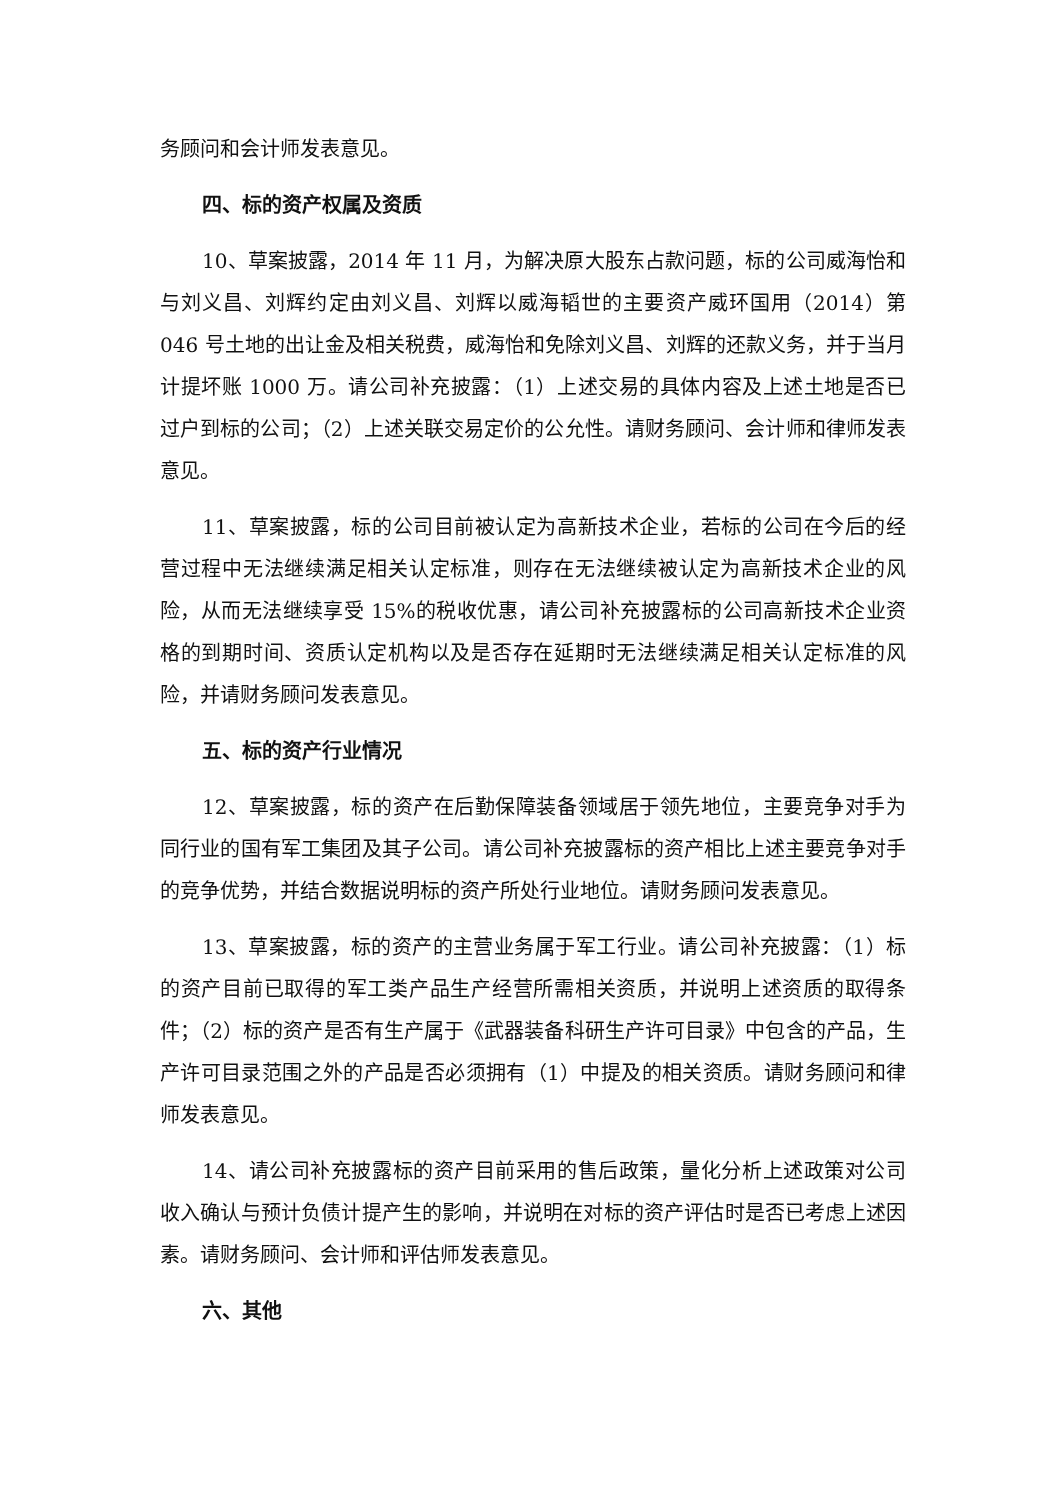务顾问和会计师发表意见。
四、标的资产权属及资质
10、草案披露，2014 年 11 月，为解决原大股东占款问题，标的公司威海怡和与刘义昌、刘辉约定由刘义昌、刘辉以威海韬世的主要资产威环国用（2014）第 046 号土地的出让金及相关税费，威海怡和免除刘义昌、刘辉的还款义务，并于当月计提坏账 1000 万。请公司补充披露：（1）上述交易的具体内容及上述土地是否已过户到标的公司；（2）上述关联交易定价的公允性。请财务顾问、会计师和律师发表意见。
11、草案披露，标的公司目前被认定为高新技术企业，若标的公司在今后的经营过程中无法继续满足相关认定标准，则存在无法继续被认定为高新技术企业的风险，从而无法继续享受 15%的税收优惠，请公司补充披露标的公司高新技术企业资格的到期时间、资质认定机构以及是否存在延期时无法继续满足相关认定标准的风险，并请财务顾问发表意见。
五、标的资产行业情况
12、草案披露，标的资产在后勤保障装备领域居于领先地位，主要竞争对手为同行业的国有军工集团及其子公司。请公司补充披露标的资产相比上述主要竞争对手的竞争优势，并结合数据说明标的资产所处行业地位。请财务顾问发表意见。
13、草案披露，标的资产的主营业务属于军工行业。请公司补充披露：（1）标的资产目前已取得的军工类产品生产经营所需相关资质，并说明上述资质的取得条件；（2）标的资产是否有生产属于《武器装备科研生产许可目录》中包含的产品，生产许可目录范围之外的产品是否必须拥有（1）中提及的相关资质。请财务顾问和律师发表意见。
14、请公司补充披露标的资产目前采用的售后政策，量化分析上述政策对公司收入确认与预计负债计提产生的影响，并说明在对标的资产评估时是否已考虑上述因素。请财务顾问、会计师和评估师发表意见。
六、其他